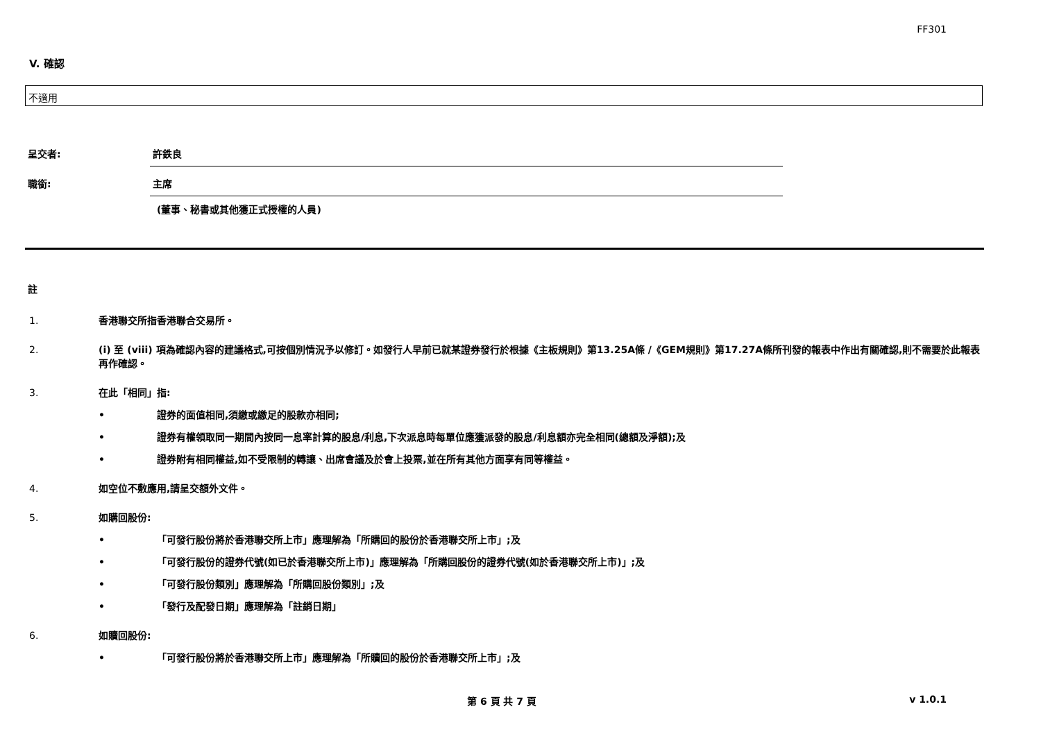FF301
V. 確認
不適用
呈交者: 許鉄良
職銜: 主席
(董事、秘書或其他獲正式授權的人員)
註
1. 香港聯交所指香港聯合交易所。
2. (i) 至 (viii) 項為確認內容的建議格式,可按個別情況予以修訂。如發行人早前已就某證券發行於根據《主板規則》第13.25A條 /《GEM規則》第17.27A條所刊發的報表中作出有關確認,則不需要於此報表再作確認。
3. 在此「相同」指:
• 證券的面值相同,須繳或繳足的股款亦相同;
• 證券有權領取同一期間內按同一息率計算的股息/利息,下次派息時每單位應獲派發的股息/利息額亦完全相同(總額及淨額);及
• 證券附有相同權益,如不受限制的轉讓、出席會議及於會上投票,並在所有其他方面享有同等權益。
4. 如空位不敷應用,請呈交額外文件。
5. 如購回股份:
• 「可發行股份將於香港聯交所上市」應理解為「所購回的股份於香港聯交所上市」;及
• 「可發行股份的證券代號(如已於香港聯交所上市)」應理解為「所購回股份的證券代號(如於香港聯交所上市)」;及
• 「可發行股份類別」應理解為「所購回股份類別」;及
• 「發行及配發日期」應理解為「註銷日期」
6. 如贖回股份:
• 「可發行股份將於香港聯交所上市」應理解為「所贖回的股份於香港聯交所上市」;及
第 6 頁 共 7 頁 v 1.0.1